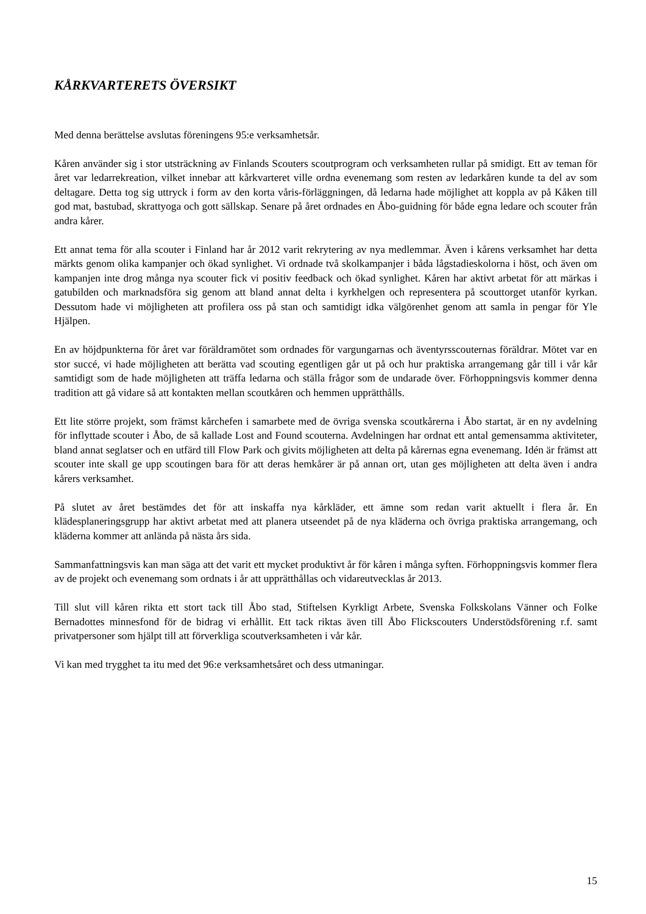KÅRKVARTERETS ÖVERSIKT
Med denna berättelse avslutas föreningens 95:e verksamhetsår.
Kåren använder sig i stor utsträckning av Finlands Scouters scoutprogram och verksamheten rullar på smidigt. Ett av teman för året var ledarrekreation, vilket innebar att kårkvarteret ville ordna evenemang som resten av ledarkåren kunde ta del av som deltagare. Detta tog sig uttryck i form av den korta våris-förläggningen, då ledarna hade möjlighet att koppla av på Kåken till god mat, bastubad, skrattyoga och gott sällskap. Senare på året ordnades en Åbo-guidning för både egna ledare och scouter från andra kårer.
Ett annat tema för alla scouter i Finland har år 2012 varit rekrytering av nya medlemmar. Även i kårens verksamhet har detta märkts genom olika kampanjer och ökad synlighet. Vi ordnade två skolkampanjer i båda lågstadieskolorna i höst, och även om kampanjen inte drog många nya scouter fick vi positiv feedback och ökad synlighet. Kåren har aktivt arbetat för att märkas i gatubilden och marknadsföra sig genom att bland annat delta i kyrkhelgen och representera på scouttorget utanför kyrkan. Dessutom hade vi möjligheten att profilera oss på stan och samtidigt idka välgörenhet genom att samla in pengar för Yle Hjälpen.
En av höjdpunkterna för året var föräldramötet som ordnades för vargungarnas och äventyrsscouternas föräldrar. Mötet var en stor succé, vi hade möjligheten att berätta vad scouting egentligen går ut på och hur praktiska arrangemang går till i vår kår samtidigt som de hade möjligheten att träffa ledarna och ställa frågor som de undarade över. Förhoppningsvis kommer denna tradition att gå vidare så att kontakten mellan scoutkåren och hemmen upprätthålls.
Ett lite större projekt, som främst kårchefen i samarbete med de övriga svenska scoutkårerna i Åbo startat, är en ny avdelning för inflyttade scouter i Åbo, de så kallade Lost and Found scouterna. Avdelningen har ordnat ett antal gemensamma aktiviteter, bland annat seglatser och en utfärd till Flow Park och givits möjligheten att delta på kårernas egna evenemang. Idén är främst att scouter inte skall ge upp scoutingen bara för att deras hemkårer är på annan ort, utan ges möjligheten att delta även i andra kårers verksamhet.
På slutet av året bestämdes det för att inskaffa nya kårkläder, ett ämne som redan varit aktuellt i flera år. En klädesplaneringsgrupp har aktivt arbetat med att planera utseendet på de nya kläderna och övriga praktiska arrangemang, och kläderna kommer att anlända på nästa års sida.
Sammanfattningsvis kan man säga att det varit ett mycket produktivt år för kåren i många syften. Förhoppningsvis kommer flera av de projekt och evenemang som ordnats i år att upprätthållas och vidareutvecklas år 2013.
Till slut vill kåren rikta ett stort tack till Åbo stad, Stiftelsen Kyrkligt Arbete, Svenska Folkskolans Vänner och Folke Bernadottes minnesfond för de bidrag vi erhållit. Ett tack riktas även till Åbo Flickscouters Understödsförening r.f. samt privatpersoner som hjälpt till att förverkliga scoutverksamheten i vår kår.
Vi kan med trygghet ta itu med det 96:e verksamhetsåret och dess utmaningar.
15